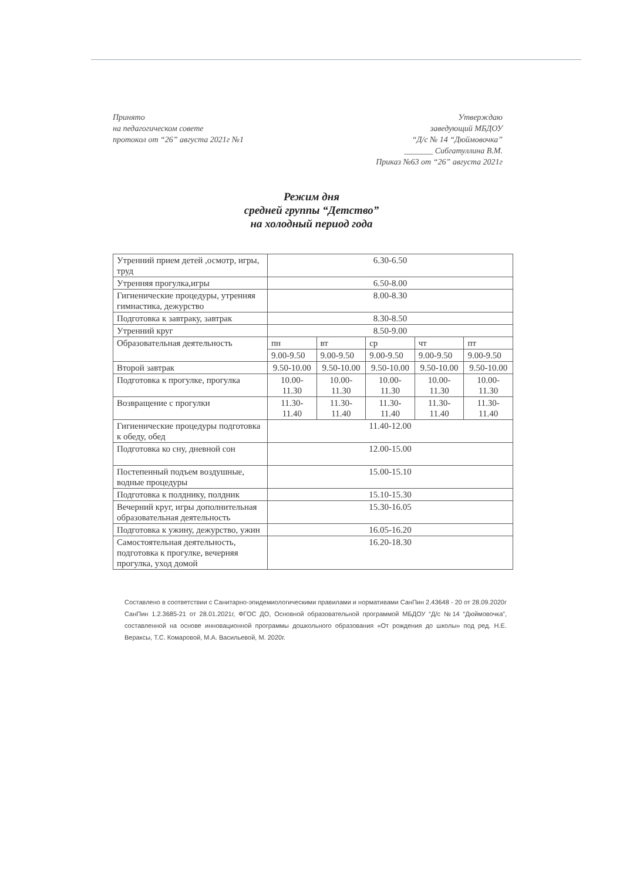Принято
на педагогическом совете
протокол от “26” августа 2021г №1
Утверждаю
заведующий МБДОУ
“Д/с № 14 “Дюймовочка”
_______ Сибгатуллина В.М.
Приказ №63 от “26” августа 2021г
Режим дня
средней группы “Детство”
на холодный период года
| Утренний прием детей ,осмотр, игры, труд | 6.30-6.50 | | | | |
| Утренняя прогулка,игры | 6.50-8.00 | | | | |
| Гигиенические процедуры, утренняя гимнастика, дежурство | 8.00-8.30 | | | | |
| Подготовка к завтраку, завтрак | 8.30-8.50 | | | | |
| Утренний круг | 8.50-9.00 | | | | |
| Образовательная деятельность | пн | вт | ср | чт | пт |
| | 9.00-9.50 | 9.00-9.50 | 9.00-9.50 | 9.00-9.50 | 9.00-9.50 |
| Второй завтрак | 9.50-10.00 | 9.50-10.00 | 9.50-10.00 | 9.50-10.00 | 9.50-10.00 |
| Подготовка к прогулке, прогулка | 10.00-11.30 | 10.00-11.30 | 10.00-11.30 | 10.00-11.30 | 10.00-11.30 |
| Возвращение с прогулки | 11.30-11.40 | 11.30-11.40 | 11.30-11.40 | 11.30-11.40 | 11.30-11.40 |
| Гигиенические процедуры подготовка к обеду, обед | 11.40-12.00 | | | | |
| Подготовка ко сну, дневной сон | 12.00-15.00 | | | | |
| Постепенный подъем воздушные, водные процедуры | 15.00-15.10 | | | | |
| Подготовка к полднику, полдник | 15.10-15.30 | | | | |
| Вечерний круг, игры дополнительная образовательная деятельность | 15.30-16.05 | | | | |
| Подготовка к ужину, дежурство, ужин | 16.05-16.20 | | | | |
| Самостоятельная деятельность, подготовка к прогулке, вечерняя прогулка, уход домой | 16.20-18.30 | | | | |
Составлено в соответствии с Санитарно-эпидемиологическими правилами и нормативами СанПин 2.43648 - 20 от 28.09.2020г СанПин 1.2.3685-21 от 28.01.2021г, ФГОС ДО, Основной образовательной программой МБДОУ “Д/с №14 “Дюймовочка”, составленной на основе инновационной программы дошкольного образования «От рождения до школы» под ред. Н.Е. Вераксы, Т.С. Комаровой, М.А. Васильевой, М. 2020г.